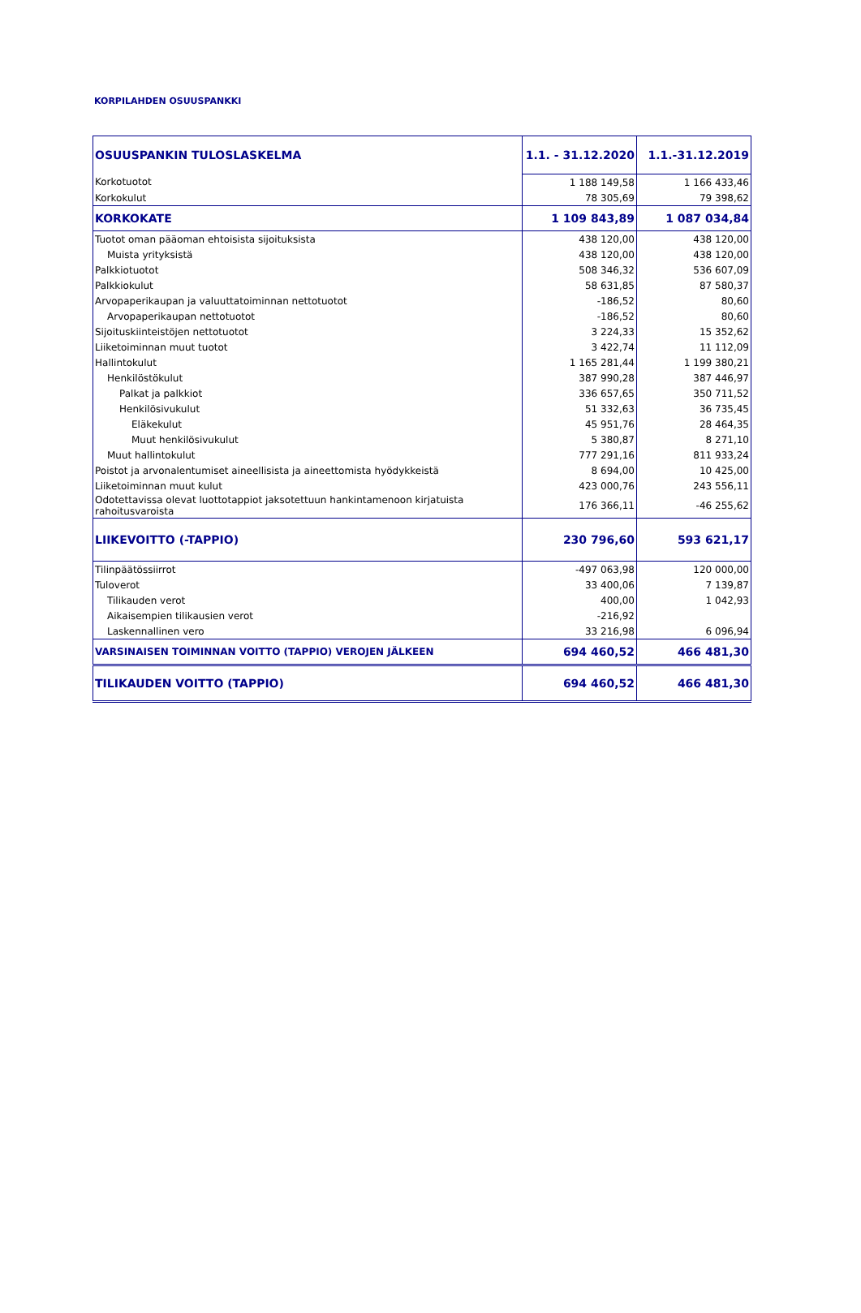KORPILAHDEN OSUUSPANKKI
| OSUUSPANKIN TULOSLASKELMA | 1.1. - 31.12.2020 | 1.1.-31.12.2019 |
| Korkotuotot | 1 188 149,58 | 1 166 433,46 |
| Korkokulut | 78 305,69 | 79 398,62 |
| KORKOKATE | 1 109 843,89 | 1 087 034,84 |
| Tuotot oman pääoman ehtoisista sijoituksista | 438 120,00 | 438 120,00 |
| Muista yrityksistä | 438 120,00 | 438 120,00 |
| Palkkiotuotot | 508 346,32 | 536 607,09 |
| Palkkiokulut | 58 631,85 | 87 580,37 |
| Arvopaperikaupan ja valuuttatoiminnan nettotuotot | -186,52 | 80,60 |
| Arvopaperikaupan nettotuotot | -186,52 | 80,60 |
| Sijoituskiinteistöjen nettotuotot | 3 224,33 | 15 352,62 |
| Liiketoiminnan muut tuotot | 3 422,74 | 11 112,09 |
| Hallintokulut | 1 165 281,44 | 1 199 380,21 |
| Henkilöstökulut | 387 990,28 | 387 446,97 |
| Palkat ja palkkiot | 336 657,65 | 350 711,52 |
| Henkilösivukulut | 51 332,63 | 36 735,45 |
| Eläkekulut | 45 951,76 | 28 464,35 |
| Muut henkilösivukulut | 5 380,87 | 8 271,10 |
| Muut hallintokulut | 777 291,16 | 811 933,24 |
| Poistot ja arvonalentumiset aineellisista ja aineettomista hyödykkeistä | 8 694,00 | 10 425,00 |
| Liiketoiminnan muut kulut | 423 000,76 | 243 556,11 |
| Odotettavissa olevat luottotappiot jaksotettuun hankintamenoon kirjatuista rahoitusvaroista | 176 366,11 | -46 255,62 |
| LIIKEVOITTO (-TAPPIO) | 230 796,60 | 593 621,17 |
| Tilinpäätössiirrot | -497 063,98 | 120 000,00 |
| Tuloverot | 33 400,06 | 7 139,87 |
| Tilikauden verot | 400,00 | 1 042,93 |
| Aikaisempien tilikausien verot | -216,92 | |
| Laskennallinen vero | 33 216,98 | 6 096,94 |
| VARSINAISEN TOIMINNAN VOITTO (TAPPIO) VEROJEN JÄLKEEN | 694 460,52 | 466 481,30 |
| TILIKAUDEN VOITTO (TAPPIO) | 694 460,52 | 466 481,30 |